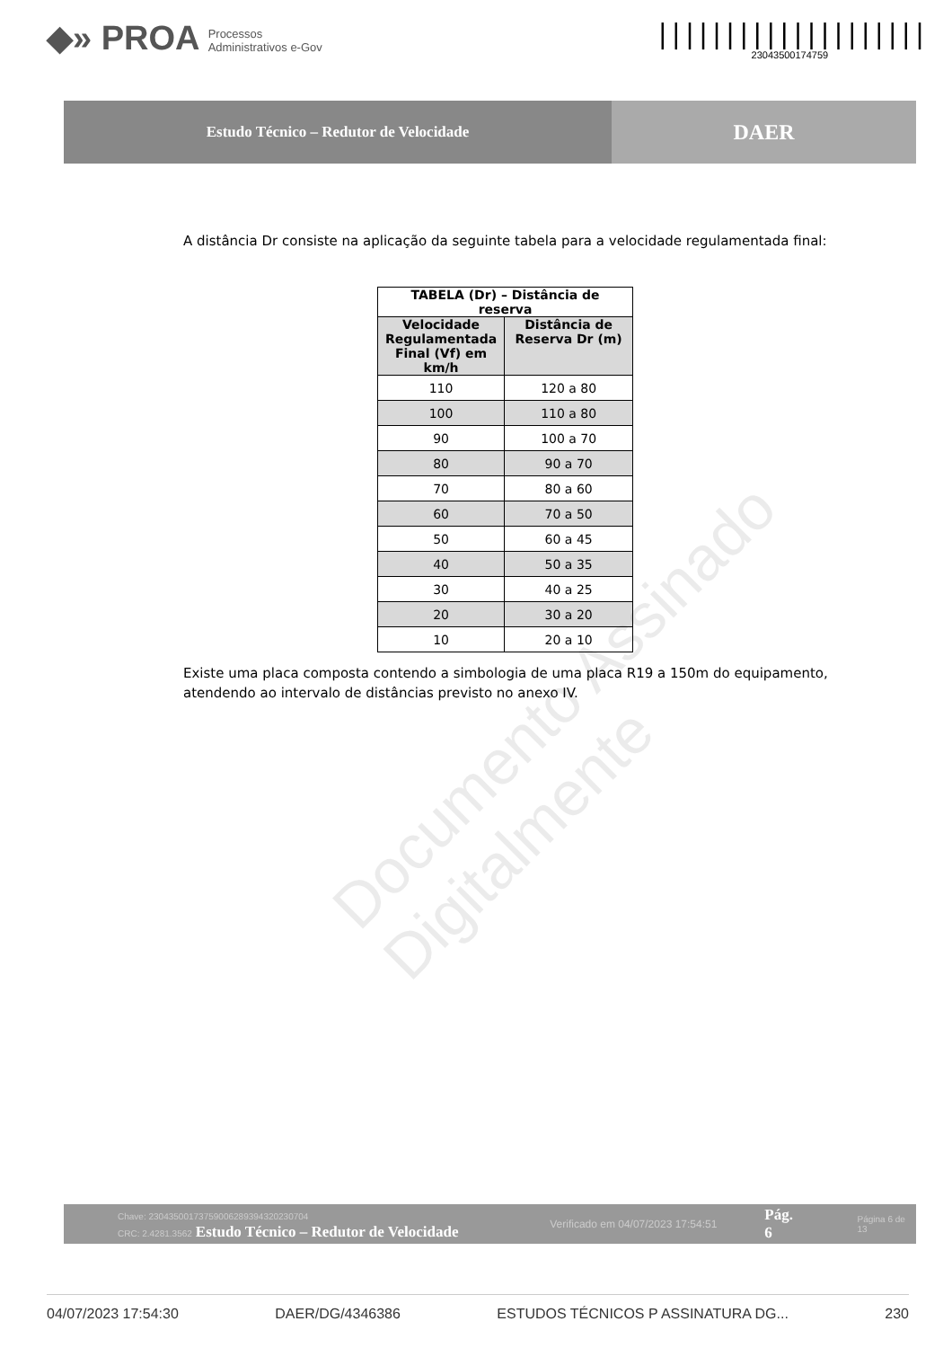◆» PROA Processos
Administrativos e-Gov
||||||||||||||||||||
23043500174759
Estudo Técnico – Redutor de Velocidade
DAER
A distância Dr consiste na aplicação da seguinte tabela para a velocidade regulamentada final:
| TABELA (Dr) – Distância de reserva | |
| --- | --- |
| Velocidade Regulamentada Final (Vf) em km/h | Distância de Reserva Dr (m) |
| 110 | 120 a 80 |
| 100 | 110 a 80 |
| 90 | 100 a 70 |
| 80 | 90 a 70 |
| 70 | 80 a 60 |
| 60 | 70 a 50 |
| 50 | 60 a 45 |
| 40 | 50 a 35 |
| 30 | 40 a 25 |
| 20 | 30 a 20 |
| 10 | 20 a 10 |
Existe uma placa composta contendo a simbologia de uma placa R19 a 150m do equipamento, atendendo ao intervalo de distâncias previsto no anexo IV.
Chave: 23043500173759006289394320230704
CRC: 2.4281.3562 Estudo Técnico – Redutor de Velocidade
Verificado em 04/07/2023 17:54:51
Pág. 6
Página 6 de 13
04/07/2023 17:54:30 DAER/DG/4346386 ESTUDOS TÉCNICOS P ASSINATURA DG... 230
Documento Assinado Digitalmente